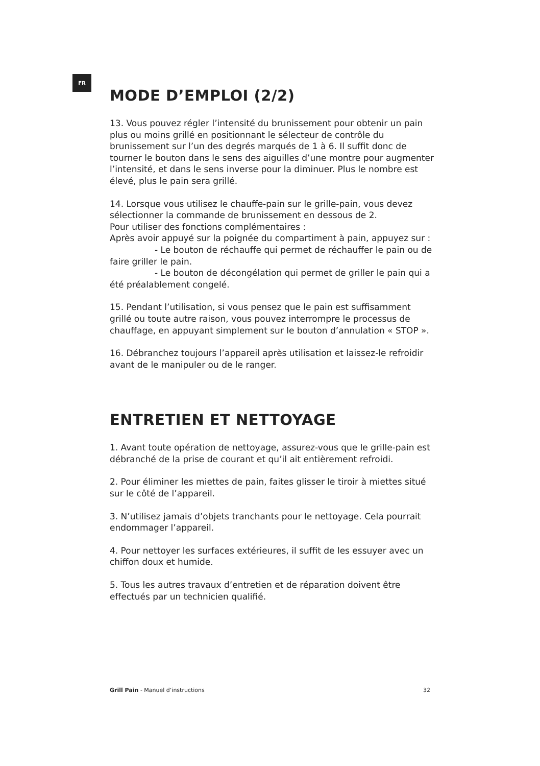FR
MODE D’EMPLOI (2/2)
13. Vous pouvez régler l’intensité du brunissement pour obtenir un pain plus ou moins grillé en positionnant le sélecteur de contrôle du brunissement sur l’un des degrés marqués de 1 à 6. Il suffit donc de tourner le bouton dans le sens des aiguilles d’une montre pour augmenter l’intensité, et dans le sens inverse pour la diminuer. Plus le nombre est élevé, plus le pain sera grillé.
14. Lorsque vous utilisez le chauffe-pain sur le grille-pain, vous devez sélectionner la commande de brunissement en dessous de 2.
Pour utiliser des fonctions complémentaires :
Après avoir appuyé sur la poignée du compartiment à pain, appuyez sur :
- Le bouton de réchauffe qui permet de réchauffer le pain ou de faire griller le pain.
- Le bouton de décongélation qui permet de griller le pain qui a été préalablement congelé.
15. Pendant l’utilisation, si vous pensez que le pain est suffisamment grillé ou toute autre raison, vous pouvez interrompre le processus de chauffage, en appuyant simplement sur le bouton d’annulation « STOP ».
16. Débranchez toujours l’appareil après utilisation et laissez-le refroidir avant de le manipuler ou de le ranger.
ENTRETIEN ET NETTOYAGE
1. Avant toute opération de nettoyage, assurez-vous que le grille-pain est débranché de la prise de courant et qu’il ait entièrement refroidi.
2. Pour éliminer les miettes de pain, faites glisser le tiroir à miettes situé sur le côté de l’appareil.
3. N’utilisez jamais d’objets tranchants pour le nettoyage. Cela pourrait endommager l’appareil.
4. Pour nettoyer les surfaces extérieures, il suffit de les essuyer avec un chiffon doux et humide.
5. Tous les autres travaux d’entretien et de réparation doivent être effectués par un technicien qualifié.
Grill Pain - Manuel d’instructions 32